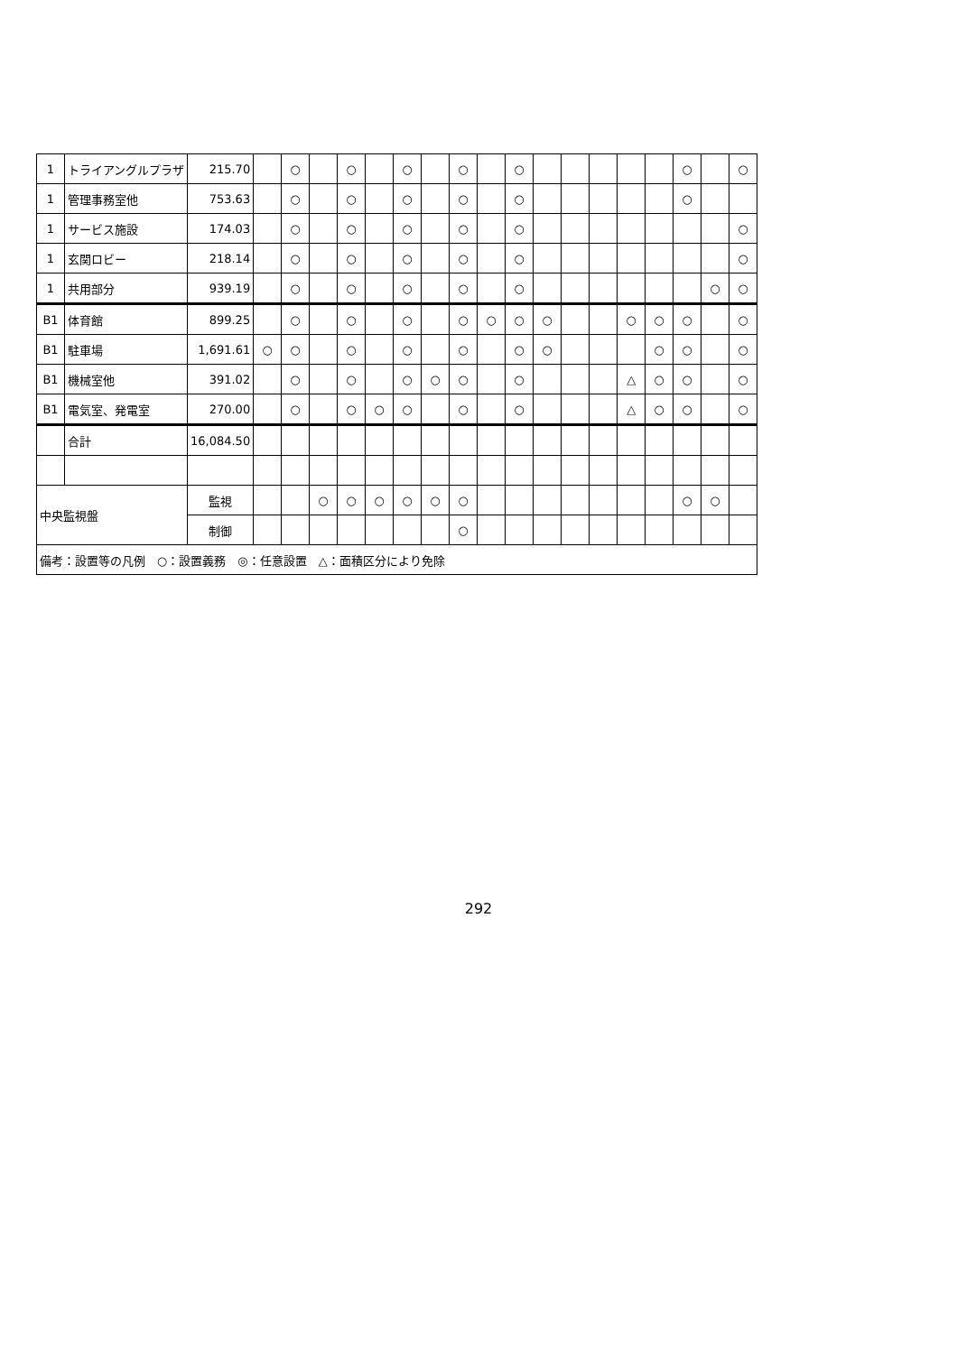| 1 | トライアングルプラザ | 215.70 | | ○ | | ○ | | ○ | | ○ | | ○ | | | | | | ○ | | ○ |
| 1 | 管理事務室他 | 753.63 | | ○ | | ○ | | ○ | | ○ | | ○ | | | | | | ○ | | |
| 1 | サービス施設 | 174.03 | | ○ | | ○ | | ○ | | ○ | | ○ | | | | | | | | ○ |
| 1 | 玄関ロビー | 218.14 | | ○ | | ○ | | ○ | | ○ | | ○ | | | | | | | | ○ |
| 1 | 共用部分 | 939.19 | | ○ | | ○ | | ○ | | ○ | | ○ | | | | | | | ○ | ○ |
| B1 | 体育館 | 899.25 | | ○ | | ○ | | ○ | | ○ | ○ | ○ | ○ | | | ○ | ○ | ○ | | ○ |
| B1 | 駐車場 | 1,691.61 | ○ | ○ | | ○ | | ○ | | ○ | | ○ | ○ | | | | ○ | ○ | | ○ |
| B1 | 機械室他 | 391.02 | | ○ | | ○ | | ○ | ○ | ○ | | ○ | | | | △ | ○ | ○ | | ○ |
| B1 | 電気室、発電室 | 270.00 | | ○ | | ○ | ○ | ○ | | ○ | | ○ | | | | △ | ○ | ○ | | ○ |
| | 合計 | 16,084.50 | | | | | | | | | | | | | | | | | | |
| 中央監視盤 | | 監視 | | | ○ | ○ | ○ | ○ | ○ | ○ | | | | | | | | ○ | ○ | |
| | | 制御 | | | | | | | | ○ | | | | | | | | | | |
| 備考：設置等の凡例 ○：設置義務 ◎：任意設置 △：面積区分により免除 | | | | | | | | | | | | | | | | | | | | |
292